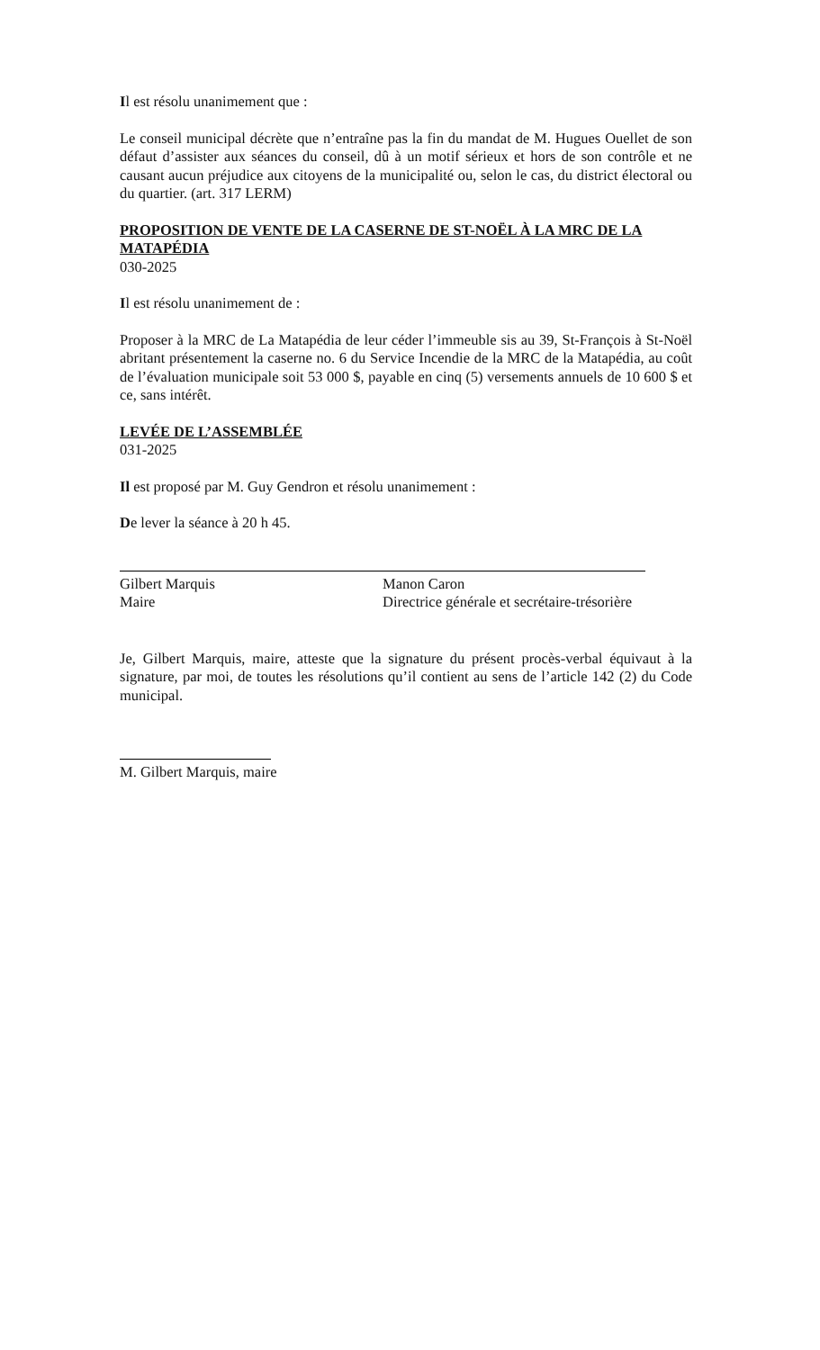Il est résolu unanimement que :
Le conseil municipal décrète que n’entraîne pas la fin du mandat de M. Hugues Ouellet de son défaut d’assister aux séances du conseil, dû à un motif sérieux et hors de son contrôle et ne causant aucun préjudice aux citoyens de la municipalité ou, selon le cas, du district électoral ou du quartier. (art. 317 LERM)
PROPOSITION DE VENTE DE LA CASERNE DE ST-NOËL À LA MRC DE LA MATAPÉDIA
030-2025
Il est résolu unanimement de :
Proposer à la MRC de La Matapédia de leur céder l’immeuble sis au 39, St-François à St-Noël abritant présentement la caserne no. 6 du Service Incendie de la MRC de la Matapédia, au coût de l’évaluation municipale soit 53 000 $, payable en cinq (5) versements annuels de 10 600 $ et ce, sans intérêt.
LEVÉE DE L’ASSEMBLÉE
031-2025
Il est proposé par M. Guy Gendron et résolu unanimement :
De lever la séance à 20 h 45.
Gilbert Marquis
Maire
Manon Caron
Directrice générale et secrétaire-trésorière
Je, Gilbert Marquis, maire, atteste que la signature du présent procès-verbal équivaut à la signature, par moi, de toutes les résolutions qu’il contient au sens de l’article 142 (2) du Code municipal.
M. Gilbert Marquis, maire